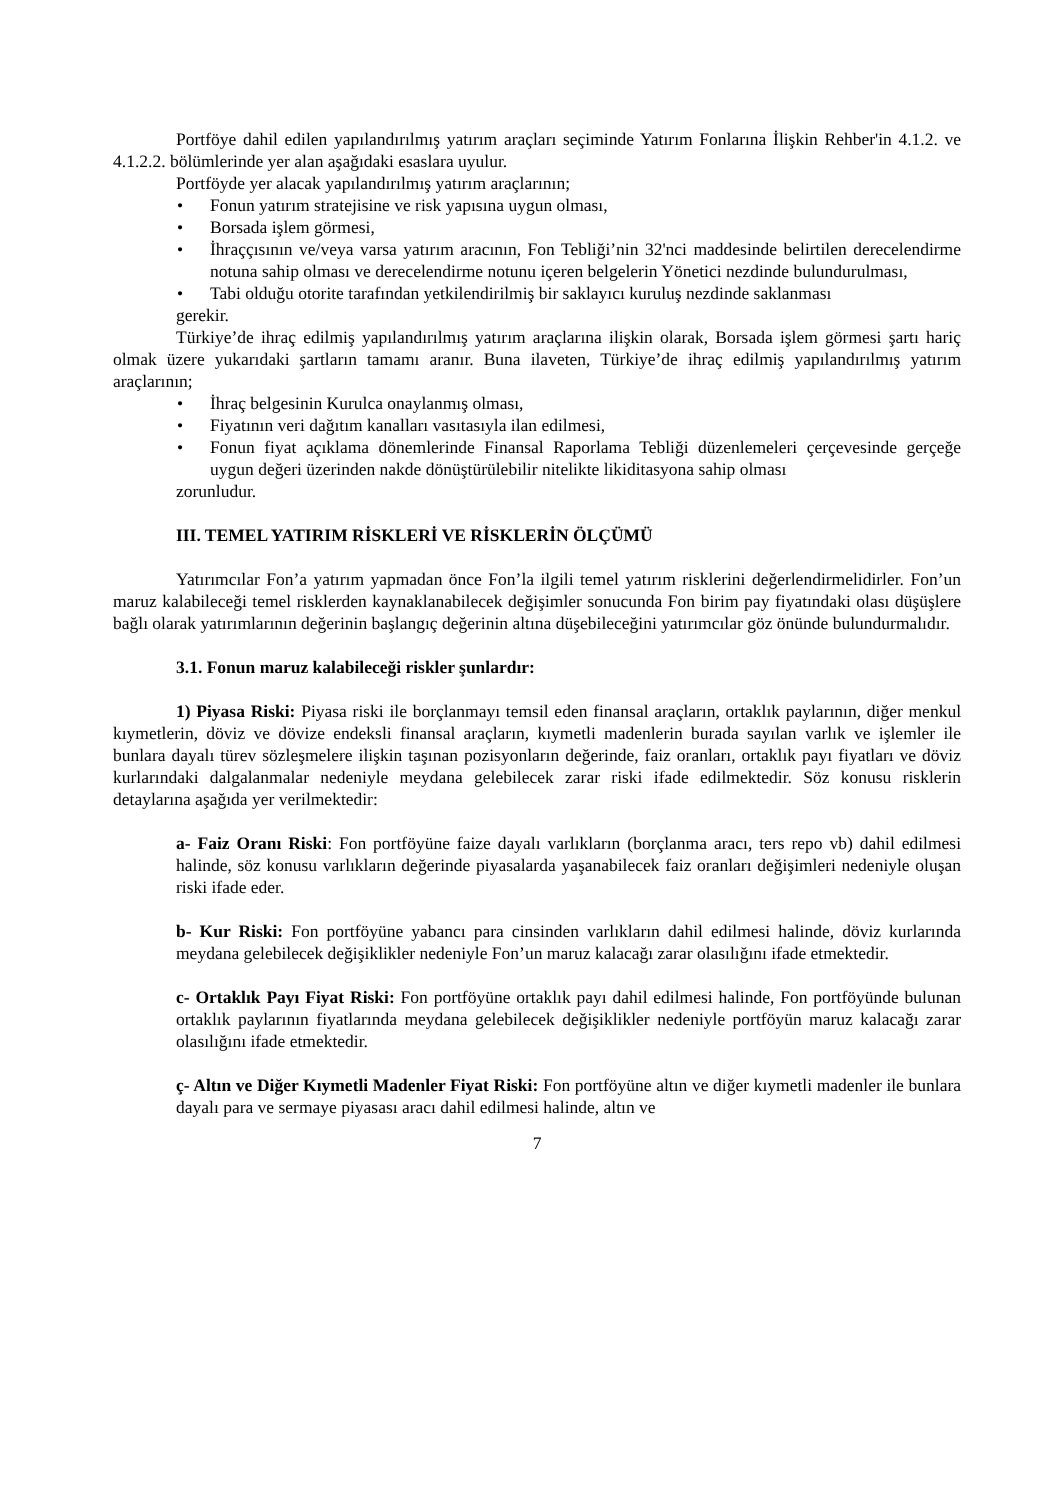Portföye dahil edilen yapılandırılmış yatırım araçları seçiminde Yatırım Fonlarına İlişkin Rehber'in 4.1.2. ve 4.1.2.2. bölümlerinde yer alan aşağıdaki esaslara uyulur.
Portföyde yer alacak yapılandırılmış yatırım araçlarının;
• Fonun yatırım stratejisine ve risk yapısına uygun olması,
• Borsada işlem görmesi,
• İhraççısının ve/veya varsa yatırım aracının, Fon Tebliği’nin 32'nci maddesinde belirtilen derecelendirme notuna sahip olması ve derecelendirme notunu içeren belgelerin Yönetici nezdinde bulundurulması,
• Tabi olduğu otorite tarafından yetkilendirilmiş bir saklayıcı kuruluş nezdinde saklanması
gerekir.
Türkiye’de ihraç edilmiş yapılandırılmış yatırım araçlarına ilişkin olarak, Borsada işlem görmesi şartı hariç olmak üzere yukarıdaki şartların tamamı aranır. Buna ilaveten, Türkiye’de ihraç edilmiş yapılandırılmış yatırım araçlarının;
• İhraç belgesinin Kurulca onaylanmış olması,
• Fiyatının veri dağıtım kanalları vasıtasıyla ilan edilmesi,
• Fonun fiyat açıklama dönemlerinde Finansal Raporlama Tebliği düzenlemeleri çerçevesinde gerçeğe uygun değeri üzerinden nakde dönüştürülebilir nitelikte likiditasyona sahip olması
zorunludur.
III. TEMEL YATIRIM RİSKLERİ VE RİSKLERİN ÖLÇÜMÜ
Yatırımcılar Fon’a yatırım yapmadan önce Fon’la ilgili temel yatırım risklerini değerlendirmelidirler. Fon’un maruz kalabileceği temel risklerden kaynaklanabilecek değişimler sonucunda Fon birim pay fiyatındaki olası düşüşlere bağlı olarak yatırımlarının değerinin başlangıç değerinin altına düşebileceğini yatırımcılar göz önünde bulundurmalıdır.
3.1. Fonun maruz kalabileceği riskler şunlardır:
1) Piyasa Riski: Piyasa riski ile borçlanmayı temsil eden finansal araçların, ortaklık paylarının, diğer menkul kıymetlerin, döviz ve dövize endeksli finansal araçların, kıymetli madenlerin burada sayılan varlık ve işlemler ile bunlara dayalı türev sözleşmelere ilişkin taşınan pozisyonların değerinde, faiz oranları, ortaklık payı fiyatları ve döviz kurlarındaki dalgalanmalar nedeniyle meydana gelebilecek zarar riski ifade edilmektedir. Söz konusu risklerin detaylarına aşağıda yer verilmektedir:
a- Faiz Oranı Riski: Fon portföyüne faize dayalı varlıkların (borçlanma aracı, ters repo vb) dahil edilmesi halinde, söz konusu varlıkların değerinde piyasalarda yaşanabilecek faiz oranları değişimleri nedeniyle oluşan riski ifade eder.
b- Kur Riski: Fon portföyüne yabancı para cinsinden varlıkların dahil edilmesi halinde, döviz kurlarında meydana gelebilecek değişiklikler nedeniyle Fon’un maruz kalacağı zarar olasılığını ifade etmektedir.
c- Ortaklık Payı Fiyat Riski: Fon portföyüne ortaklık payı dahil edilmesi halinde, Fon portföyünde bulunan ortaklık paylarının fiyatlarında meydana gelebilecek değişiklikler nedeniyle portföyün maruz kalacağı zarar olasılığını ifade etmektedir.
ç- Altın ve Diğer Kıymetli Madenler Fiyat Riski: Fon portföyüne altın ve diğer kıymetli madenler ile bunlara dayalı para ve sermaye piyasası aracı dahil edilmesi halinde, altın ve
7